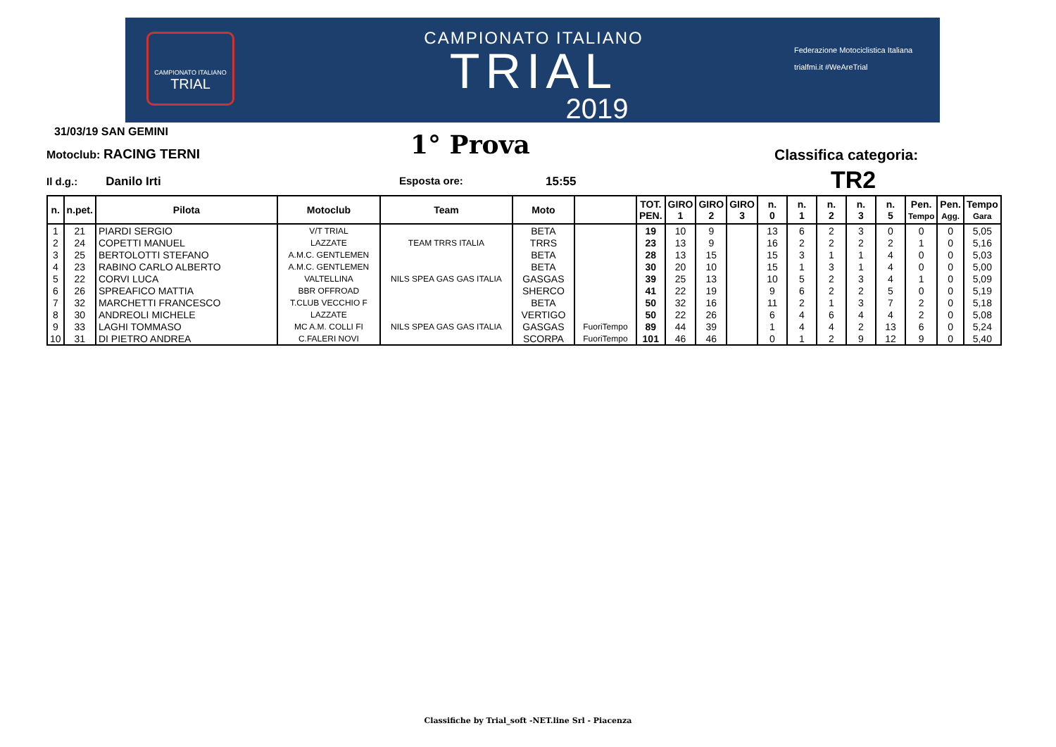CAMPIONATO ITALIANO
TRIAL
CAMPIONATO ITALIANO
TRIAL
2019
Federazione Motociclistica Italiana
trialfmi.it #WeAreTrial
31/03/19 SAN GEMINI
Motoclub: RACING TERNI 1° Prova Classifica categoria:
Il d.g.: Danilo Irti Esposta ore: 15:55 TR2
| n. | n.pet. | Pilota | Motoclub | Team | Moto | | TOT. PEN. | GIRO 1 | GIRO 2 | GIRO 3 | n. 0 | n. 1 | n. 2 | n. 3 | n. 5 | Pen. Tempo | Pen. Agg. | Tempo Gara |
| --- | --- | --- | --- | --- | --- | --- | --- | --- | --- | --- | --- | --- | --- | --- | --- | --- | --- | --- |
| 1 | 21 | PIARDI SERGIO | V/T TRIAL | | BETA | | 19 | 10 | 9 | | 13 | 6 | 2 | 3 | 0 | 0 | 0 | 5,05 |
| 2 | 24 | COPETTI MANUEL | LAZZATE | TEAM TRRS ITALIA | TRRS | | 23 | 13 | 9 | | 16 | 2 | 2 | 2 | 2 | 1 | 0 | 5,16 |
| 3 | 25 | BERTOLOTTI STEFANO | A.M.C. GENTLEMEN | | BETA | | 28 | 13 | 15 | | 15 | 3 | 1 | 1 | 4 | 0 | 0 | 5,03 |
| 4 | 23 | RABINO CARLO ALBERTO | A.M.C. GENTLEMEN | | BETA | | 30 | 20 | 10 | | 15 | 1 | 3 | 1 | 4 | 0 | 0 | 5,00 |
| 5 | 22 | CORVI LUCA | VALTELLINA | NILS SPEA GAS GAS ITALIA | GASGAS | | 39 | 25 | 13 | | 10 | 5 | 2 | 3 | 4 | 1 | 0 | 5,09 |
| 6 | 26 | SPREAFICO MATTIA | BBR OFFROAD | | SHERCO | | 41 | 22 | 19 | | 9 | 6 | 2 | 2 | 5 | 0 | 0 | 5,19 |
| 7 | 32 | MARCHETTI FRANCESCO | T.CLUB VECCHIO F | | BETA | | 50 | 32 | 16 | | 11 | 2 | 1 | 3 | 7 | 2 | 0 | 5,18 |
| 8 | 30 | ANDREOLI MICHELE | LAZZATE | | VERTIGO | | 50 | 22 | 26 | | 6 | 4 | 6 | 4 | 4 | 2 | 0 | 5,08 |
| 9 | 33 | LAGHI TOMMASO | MC A.M. COLLI FI | NILS SPEA GAS GAS ITALIA | GASGAS | FuoriTempo | 89 | 44 | 39 | | 1 | 4 | 4 | 2 | 13 | 6 | 0 | 5,24 |
| 10 | 31 | DI PIETRO ANDREA | C.FALERI NOVI | | SCORPA | FuoriTempo | 101 | 46 | 46 | | 0 | 1 | 2 | 9 | 12 | 9 | 0 | 5,40 |
Classifiche by Trial_soft -NET.line Srl - Piacenza